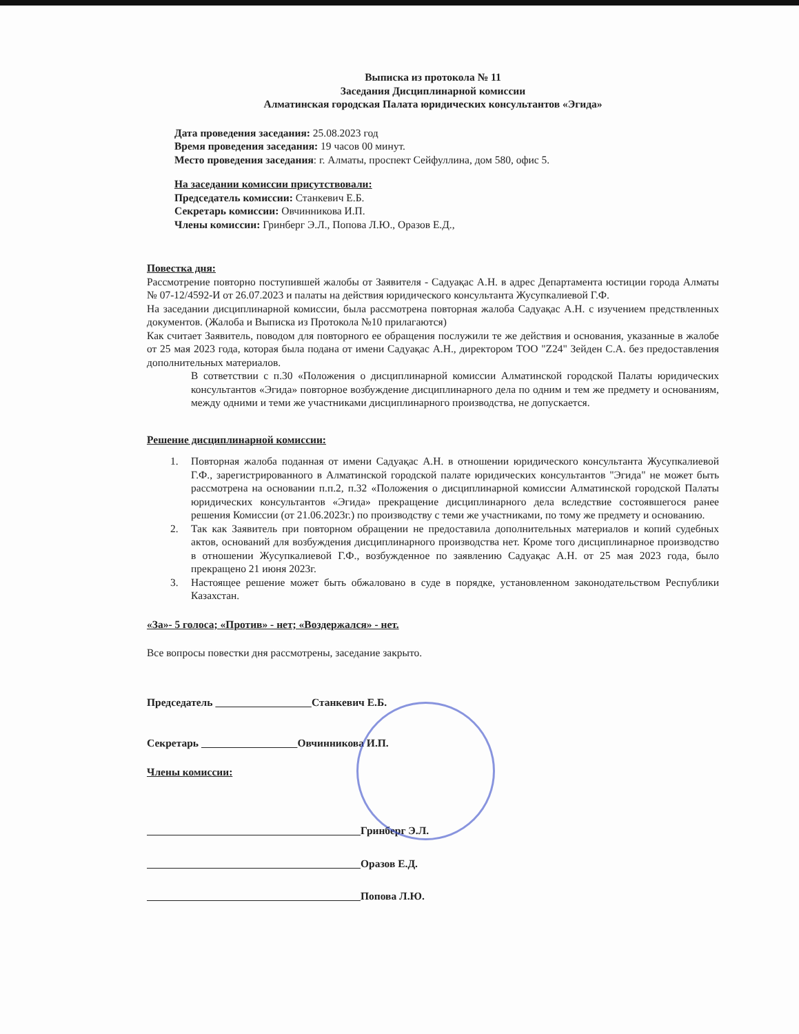Выписка из протокола № 11
Заседания Дисциплинарной комиссии
Алматинская городская Палата юридических консультантов «Эгида»
Дата проведения заседания: 25.08.2023 год
Время проведения заседания: 19 часов 00 минут.
Место проведения заседания: г. Алматы, проспект Сейфуллина, дом 580, офис 5.
На заседании комиссии присутствовали:
Председатель комиссии: Станкевич Е.Б.
Секретарь комиссии: Овчинникова И.П.
Члены комиссии: Гринберг Э.Л., Попова Л.Ю., Оразов Е.Д.,
Повестка дня:
Рассмотрение повторно поступившей жалобы от Заявителя - Садуақас А.Н. в адрес Департамента юстиции города Алматы № 07-12/4592-И от 26.07.2023 и палаты на действия юридического консультанта Жусупкалиевой Г.Ф.
На заседании дисциплинарной комиссии, была рассмотрена повторная жалоба Садуақас А.Н. с изучением предствленных документов. (Жалоба и Выписка из Протокола №10 прилагаются)
Как считает Заявитель, поводом для повторного ее обращения послужили те же действия и основания, указанные в жалобе от 25 мая 2023 года, которая была подана от имени Садуақас А.Н., директором ТОО "Z24" Зейден С.А. без предоставления дополнительных материалов.
В сответствии с п.30 «Положения о дисциплинарной комиссии Алматинской городской Палаты юридических консультантов «Эгида» повторное возбуждение дисциплинарного дела по одним и тем же предмету и основаниям, между одними и теми же участниками дисциплинарного производства, не допускается.
Решение дисциплинарной комиссии:
1. Повторная жалоба поданная от имени Садуақас А.Н. в отношении юридического консультанта Жусупкалиевой Г.Ф., зарегистрированного в Алматинской городской палате юридических консультантов "Эгида" не может быть рассмотрена на основании п.п.2, п.32 «Положения о дисциплинарной комиссии Алматинской городской Палаты юридических консультантов «Эгида» прекращение дисциплинарного дела вследствие состоявшегося ранее решения Комиссии (от 21.06.2023г.) по производству с теми же участниками, по тому же предмету и основанию.
2. Так как Заявитель при повторном обращении не предоставила дополнительных материалов и копий судебных актов, оснований для возбуждения дисциплинарного производства нет. Кроме того дисциплинарное производство в отношении Жусупкалиевой Г.Ф., возбужденное по заявлению Садуақас А.Н. от 25 мая 2023 года, было прекращено 21 июня 2023г.
3. Настоящее решение может быть обжаловано в суде в порядке, установленном законодательством Республики Казахстан.
«За»- 5 голоса; «Против» - нет; «Воздержался» - нет.
Все вопросы повестки дня рассмотрены, заседание закрыто.
Председатель Станкевич Е.Б.
Секретарь Овчинникова И.П.
Члены комиссии:
Гринберг Э.Л.
Оразов Е.Д.
Попова Л.Ю.